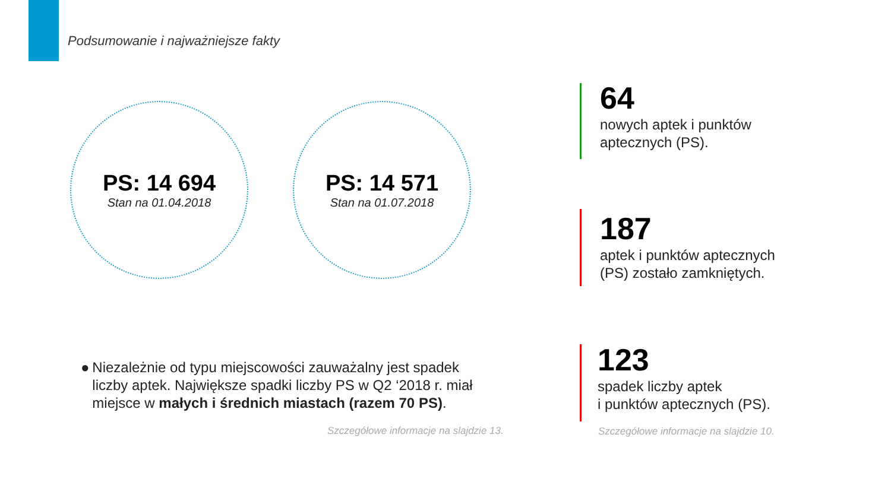Podsumowanie i najważniejsze fakty
PS: 14 694
Stan na 01.04.2018
PS: 14 571
Stan na 01.07.2018
64
nowych aptek i punktów
aptecznych (PS).
187
aptek i punktów aptecznych
(PS) zostało zamkniętych.
123
spadek liczby aptek
i punktów aptecznych (PS).
● Niezależnie od typu miejscowości zauważalny jest spadek liczby aptek. Największe spadki liczby PS w Q2 ‘2018 r. miał miejsce w małych i średnich miastach (razem 70 PS).
Szczegółowe informacje na slajdzie 13.
Szczegółowe informacje na slajdzie 10.